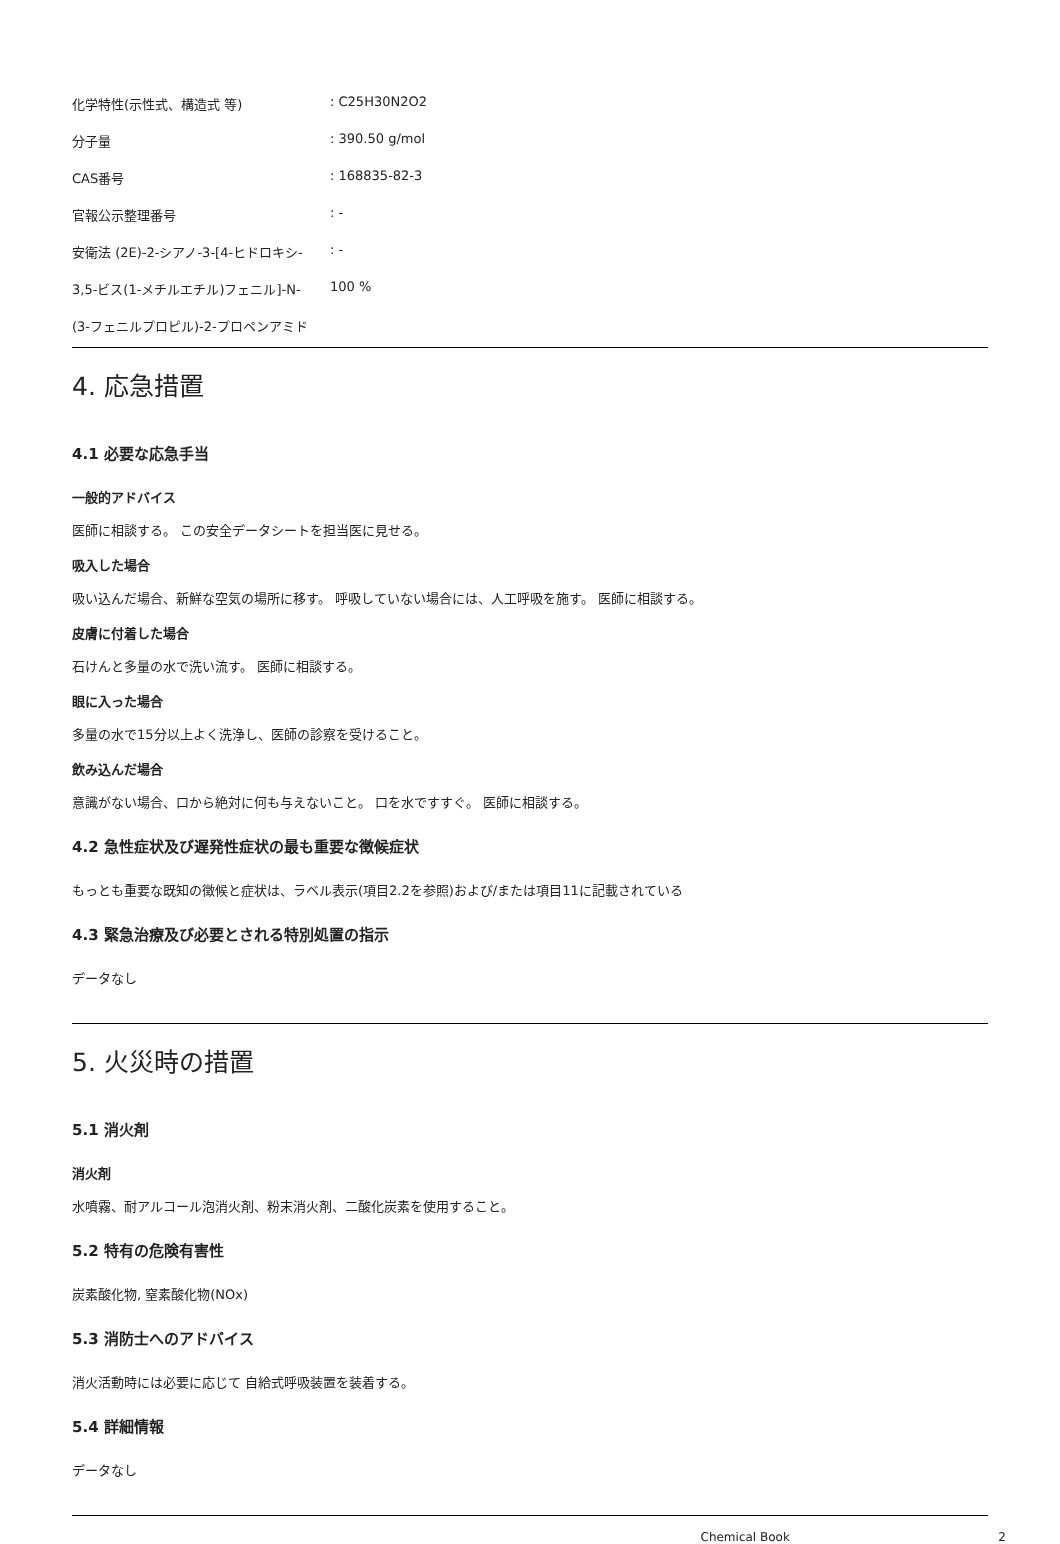| 化学特性(示性式、構造式 等) | : C25H30N2O2 |
| 分子量 | : 390.50 g/mol |
| CAS番号 | : 168835-82-3 |
| 官報公示整理番号 | : - |
| 安衛法 (2E)-2-シアノ-3-[4-ヒドロキシ- | : - |
| 3,5-ビス(1-メチルエチル)フェニル]-N- | 100 % |
| (3-フェニルプロピル)-2-プロペンアミド | |
4. 応急措置
4.1 必要な応急手当
一般的アドバイス
医師に相談する。 この安全データシートを担当医に見せる。
吸入した場合
吸い込んだ場合、新鮮な空気の場所に移す。 呼吸していない場合には、人工呼吸を施す。 医師に相談する。
皮膚に付着した場合
石けんと多量の水で洗い流す。 医師に相談する。
眼に入った場合
多量の水で15分以上よく洗浄し、医師の診察を受けること。
飲み込んだ場合
意識がない場合、口から絶対に何も与えないこと。 口を水ですすぐ。 医師に相談する。
4.2 急性症状及び遅発性症状の最も重要な徴候症状
もっとも重要な既知の徴候と症状は、ラベル表示(項目2.2を参照)および/または項目11に記載されている
4.3 緊急治療及び必要とされる特別処置の指示
データなし
5. 火災時の措置
5.1 消火剤
消火剤
水噴霧、耐アルコール泡消火剤、粉末消火剤、二酸化炭素を使用すること。
5.2 特有の危険有害性
炭素酸化物, 窒素酸化物(NOx)
5.3 消防士へのアドバイス
消火活動時には必要に応じて 自給式呼吸装置を装着する。
5.4 詳細情報
データなし
Chemical Book 2